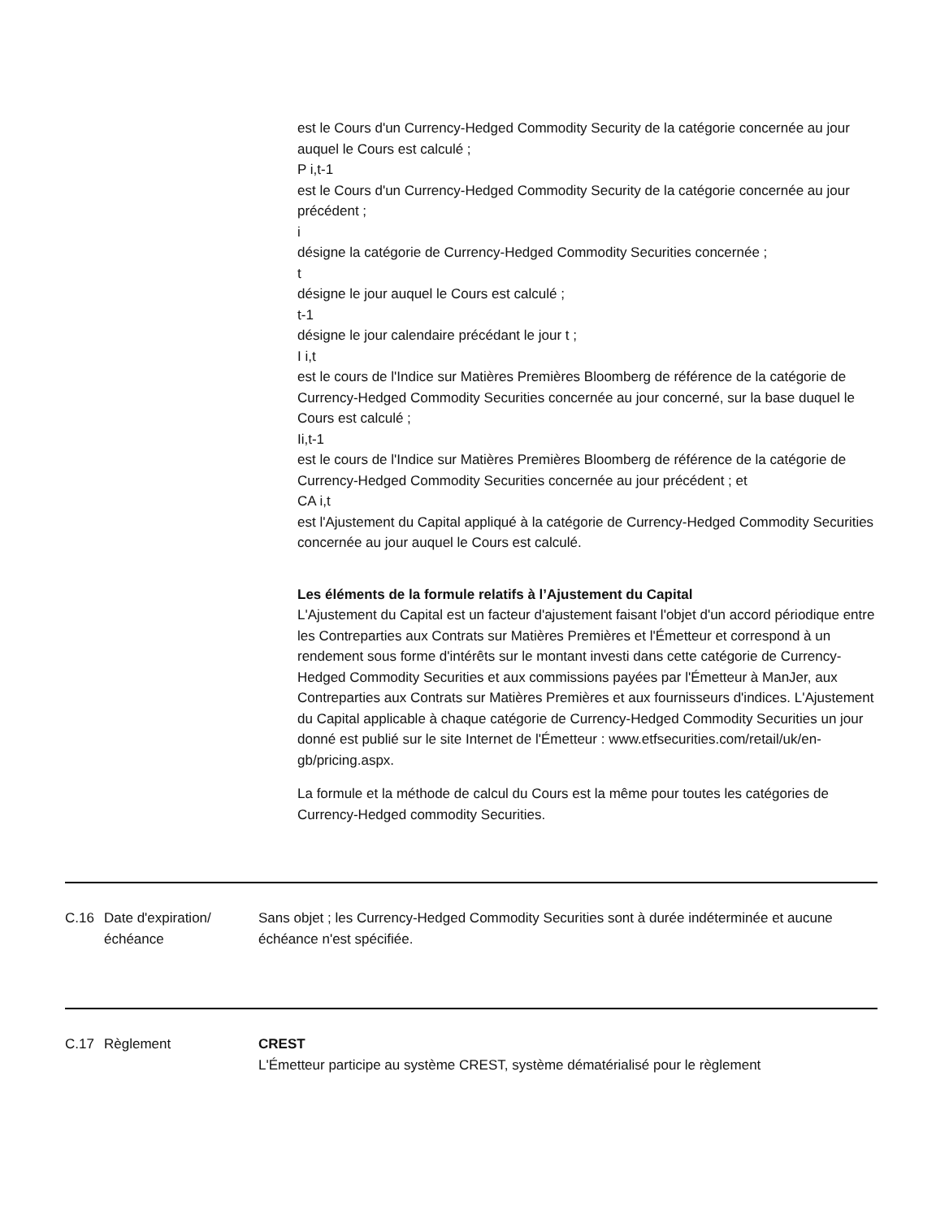est le Cours d'un Currency-Hedged Commodity Security de la catégorie concernée au jour auquel le Cours est calculé ;
P i,t-1
est le Cours d'un Currency-Hedged Commodity Security de la catégorie concernée au jour précédent ;
i
désigne la catégorie de Currency-Hedged Commodity Securities concernée ;
t
désigne le jour auquel le Cours est calculé ;
t-1
désigne le jour calendaire précédant le jour t ;
I i,t
est le cours de l'Indice sur Matières Premières Bloomberg de référence de la catégorie de Currency-Hedged Commodity Securities concernée au jour concerné, sur la base duquel le Cours est calculé ;
Ii,t-1
est le cours de l'Indice sur Matières Premières Bloomberg de référence de la catégorie de Currency-Hedged Commodity Securities concernée au jour précédent ; et
CA i,t
est l'Ajustement du Capital appliqué à la catégorie de Currency-Hedged Commodity Securities concernée au jour auquel le Cours est calculé.
Les éléments de la formule relatifs à l’Ajustement du Capital
L'Ajustement du Capital est un facteur d'ajustement faisant l'objet d'un accord périodique entre les Contreparties aux Contrats sur Matières Premières et l'Émetteur et correspond à un rendement sous forme d'intérêts sur le montant investi dans cette catégorie de Currency-Hedged Commodity Securities et aux commissions payées par l'Émetteur à ManJer, aux Contreparties aux Contrats sur Matières Premières et aux fournisseurs d'indices. L'Ajustement du Capital applicable à chaque catégorie de Currency-Hedged Commodity Securities un jour donné est publié sur le site Internet de l'Émetteur : www.etfsecurities.com/retail/uk/en-gb/pricing.aspx.
La formule et la méthode de calcul du Cours est la même pour toutes les catégories de Currency-Hedged commodity Securities.
C.16 Date d'expiration/échéance
Sans objet ; les Currency-Hedged Commodity Securities sont à durée indéterminée et aucune échéance n'est spécifiée.
C.17 Règlement CREST
L'Émetteur participe au système CREST, système dématérialisé pour le règlement